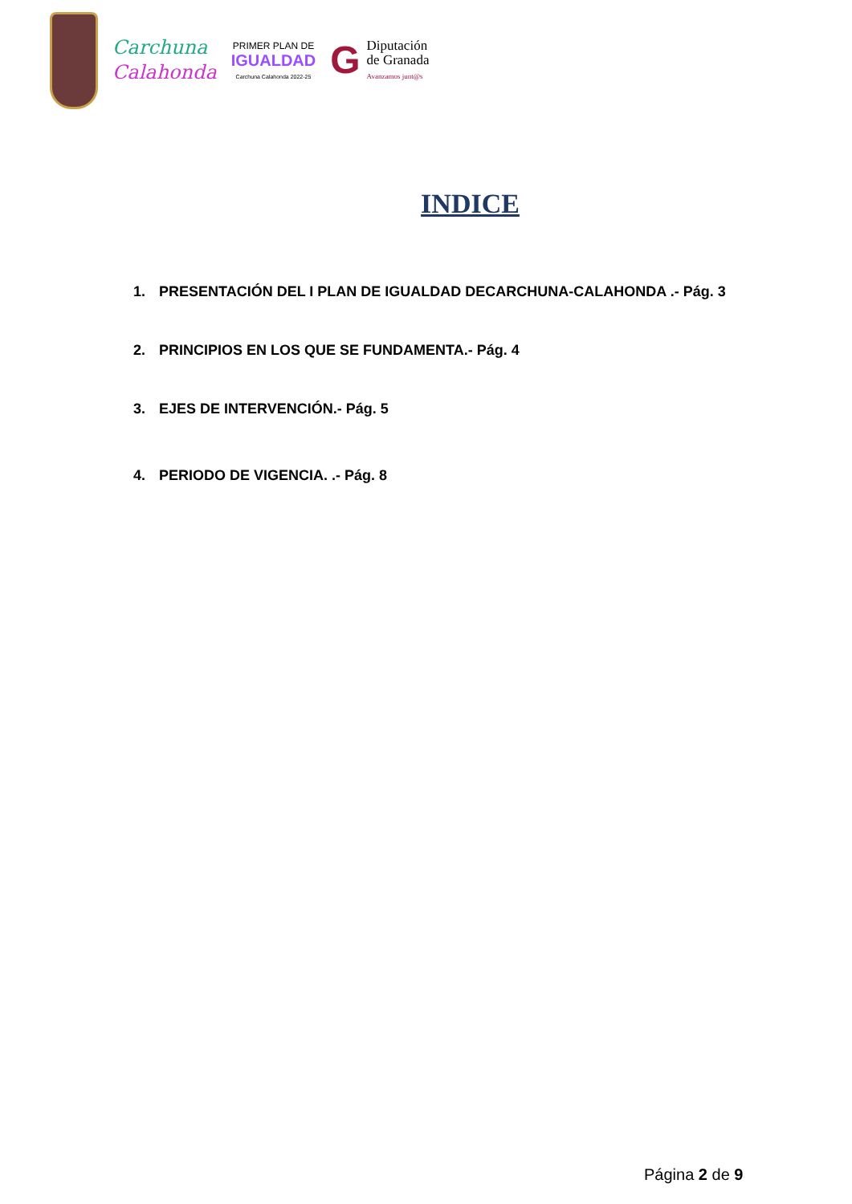Carchuna
Calahonda
PRIMER PLAN DE
IGUALDAD
Carchuna Calahonda 2022-25
G
Diputación
de Granada
Avanzamos junt@s
INDICE
1. PRESENTACIÓN DEL I PLAN DE IGUALDAD DECARCHUNA-CALAHONDA .- Pág. 3
2. PRINCIPIOS EN LOS QUE SE FUNDAMENTA.- Pág. 4
3. EJES DE INTERVENCIÓN.- Pág. 5
4. PERIODO DE VIGENCIA. .- Pág. 8
Página 2 de 9